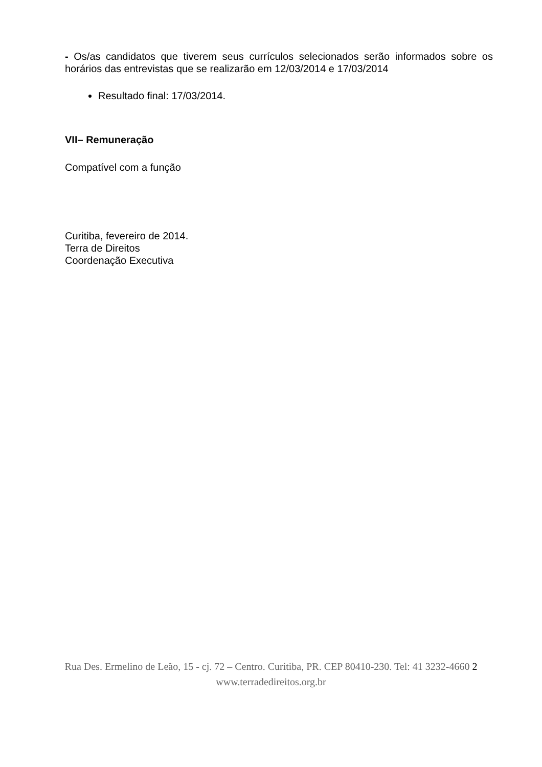- Os/as candidatos que tiverem seus currículos selecionados serão informados sobre os horários das entrevistas que se realizarão em 12/03/2014 e 17/03/2014
Resultado final: 17/03/2014.
VII– Remuneração
Compatível com a função
Curitiba, fevereiro de 2014.
Terra de Direitos
Coordenação Executiva
Rua Des. Ermelino de Leão, 15 - cj. 72 – Centro. Curitiba, PR. CEP 80410-230. Tel: 41 3232-4660 2
www.terradedireitos.org.br